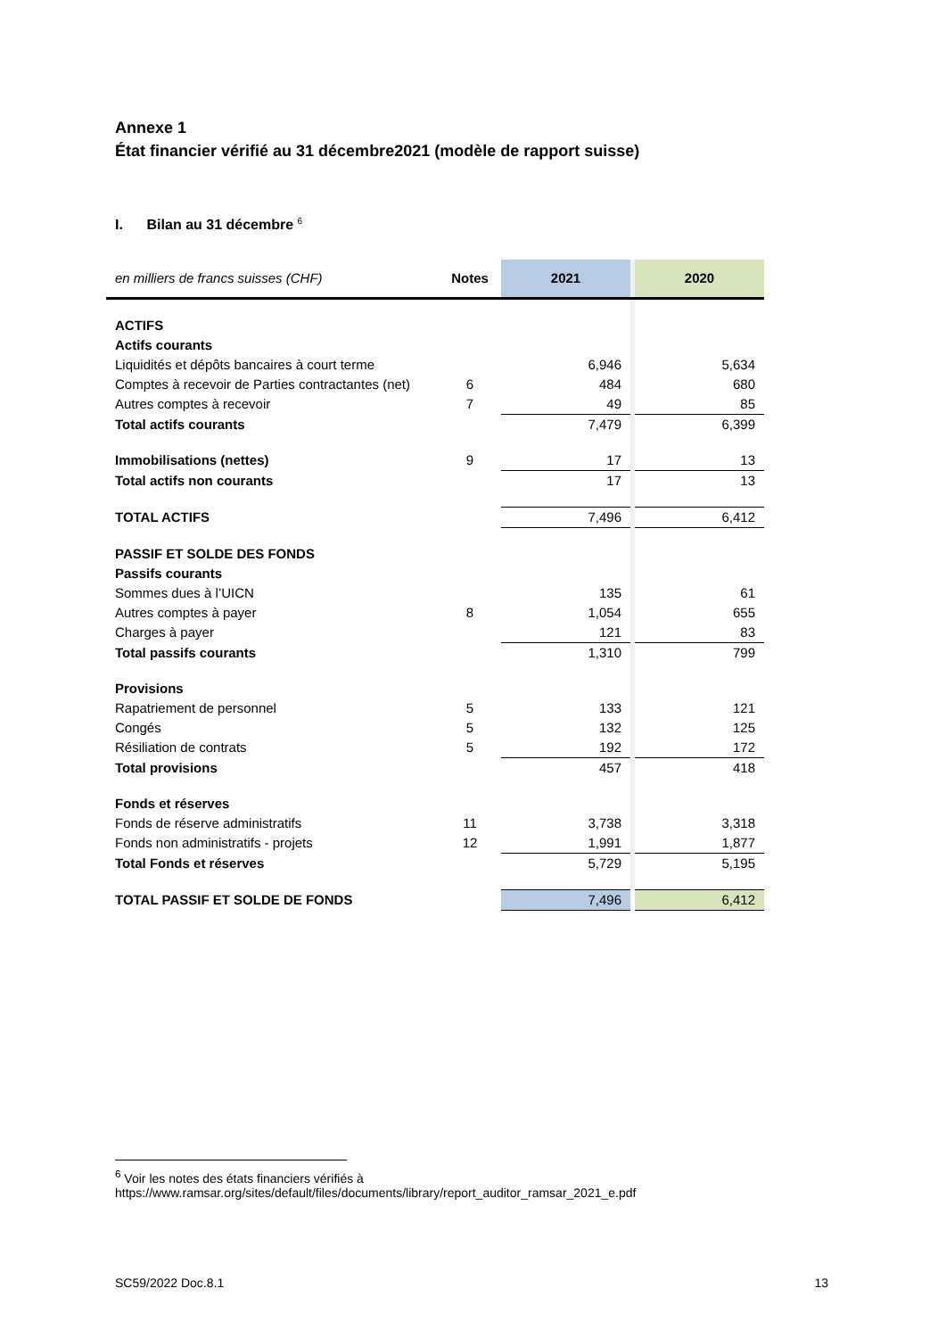Annexe 1
État financier vérifié au 31 décembre2021 (modèle de rapport suisse)
I. Bilan au 31 décembre <sup>6</sup>
| en milliers de francs suisses (CHF) | Notes | 2021 | | 2020 |
| --- | --- | --- | --- | --- |
| ACTIFS | | | | |
| Actifs courants | | | | |
| Liquidités et dépôts bancaires à court terme | | 6,946 | | 5,634 |
| Comptes à recevoir de Parties contractantes (net) | 6 | 484 | | 680 |
| Autres comptes à recevoir | 7 | 49 | | 85 |
| Total actifs courants | | 7,479 | | 6,399 |
| Immobilisations (nettes) | 9 | 17 | | 13 |
| Total actifs non courants | | 17 | | 13 |
| TOTAL ACTIFS | | 7,496 | | 6,412 |
| PASSIF ET SOLDE DES FONDS | | | | |
| Passifs courants | | | | |
| Sommes dues à l’UICN | | 135 | | 61 |
| Autres comptes à payer | 8 | 1,054 | | 655 |
| Charges à payer | | 121 | | 83 |
| Total passifs courants | | 1,310 | | 799 |
| Provisions | | | | |
| Rapatriement de personnel | 5 | 133 | | 121 |
| Congés | 5 | 132 | | 125 |
| Résiliation de contrats | 5 | 192 | | 172 |
| Total provisions | | 457 | | 418 |
| Fonds et réserves | | | | |
| Fonds de réserve administratifs | 11 | 3,738 | | 3,318 |
| Fonds non administratifs - projets | 12 | 1,991 | | 1,877 |
| Total Fonds et réserves | | 5,729 | | 5,195 |
| TOTAL PASSIF ET SOLDE DE FONDS | | 7,496 | | 6,412 |
<sup>6</sup> Voir les notes des états financiers vérifiés à
https://www.ramsar.org/sites/default/files/documents/library/report_auditor_ramsar_2021_e.pdf
SC59/2022 Doc.8.1 13